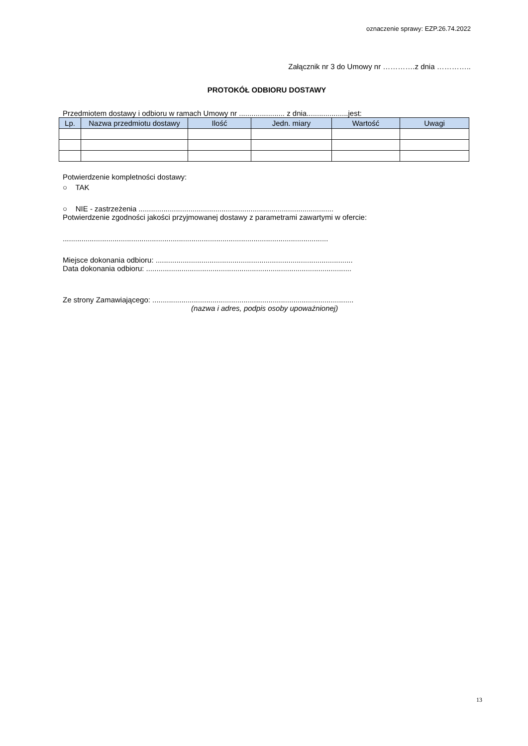oznaczenie sprawy: EZP.26.74.2022
Załącznik nr 3 do Umowy nr ………….z dnia …………..
PROTOKÓŁ ODBIORU DOSTAWY
Przedmiotem dostawy i odbioru w ramach Umowy nr ...................... z dnia....................jest:
| Lp. | Nazwa przedmiotu dostawy | Ilość | Jedn. miary | Wartość | Uwagi |
| --- | --- | --- | --- | --- | --- |
Potwierdzenie kompletności dostawy:
○ TAK
○ NIE - zastrzeżenia ..............................................................................................
Potwierdzenie zgodności jakości przyjmowanej dostawy z parametrami zawartymi w ofercie:
................................................................................................................................
Miejsce dokonania odbioru: ...............................................................................................
Data dokonania odbioru: ...................................................................................................
Ze strony Zamawiającego: .................................................................................................
(nazwa i adres, podpis osoby upoważnionej)
13